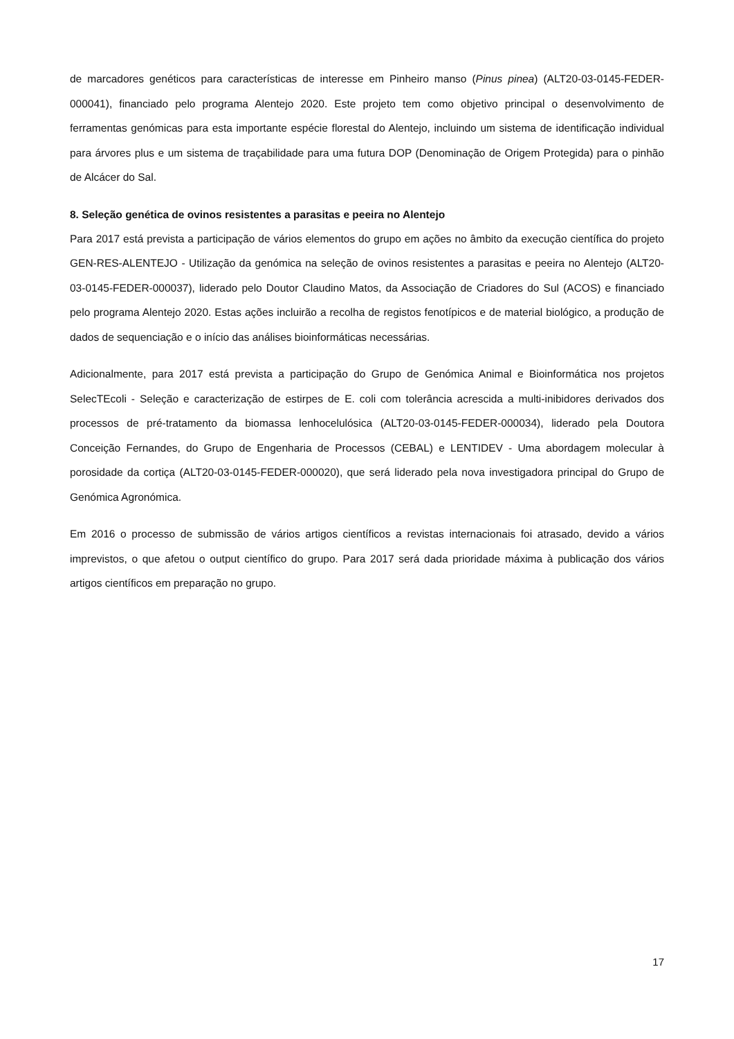de marcadores genéticos para características de interesse em Pinheiro manso (Pinus pinea) (ALT20-03-0145-FEDER-000041), financiado pelo programa Alentejo 2020. Este projeto tem como objetivo principal o desenvolvimento de ferramentas genómicas para esta importante espécie florestal do Alentejo, incluindo um sistema de identificação individual para árvores plus e um sistema de traçabilidade para uma futura DOP (Denominação de Origem Protegida) para o pinhão de Alcácer do Sal.
8. Seleção genética de ovinos resistentes a parasitas e peeira no Alentejo
Para 2017 está prevista a participação de vários elementos do grupo em ações no âmbito da execução científica do projeto GEN-RES-ALENTEJO - Utilização da genómica na seleção de ovinos resistentes a parasitas e peeira no Alentejo (ALT20-03-0145-FEDER-000037), liderado pelo Doutor Claudino Matos, da Associação de Criadores do Sul (ACOS) e financiado pelo programa Alentejo 2020. Estas ações incluirão a recolha de registos fenotípicos e de material biológico, a produção de dados de sequenciação e o início das análises bioinformáticas necessárias.
Adicionalmente, para 2017 está prevista a participação do Grupo de Genómica Animal e Bioinformática nos projetos SelecTEcoli - Seleção e caracterização de estirpes de E. coli com tolerância acrescida a multi-inibidores derivados dos processos de pré-tratamento da biomassa lenhocelulósica (ALT20-03-0145-FEDER-000034), liderado pela Doutora Conceição Fernandes, do Grupo de Engenharia de Processos (CEBAL) e LENTIDEV - Uma abordagem molecular à porosidade da cortiça (ALT20-03-0145-FEDER-000020), que será liderado pela nova investigadora principal do Grupo de Genómica Agronómica.
Em 2016 o processo de submissão de vários artigos científicos a revistas internacionais foi atrasado, devido a vários imprevistos, o que afetou o output científico do grupo. Para 2017 será dada prioridade máxima à publicação dos vários artigos científicos em preparação no grupo.
17